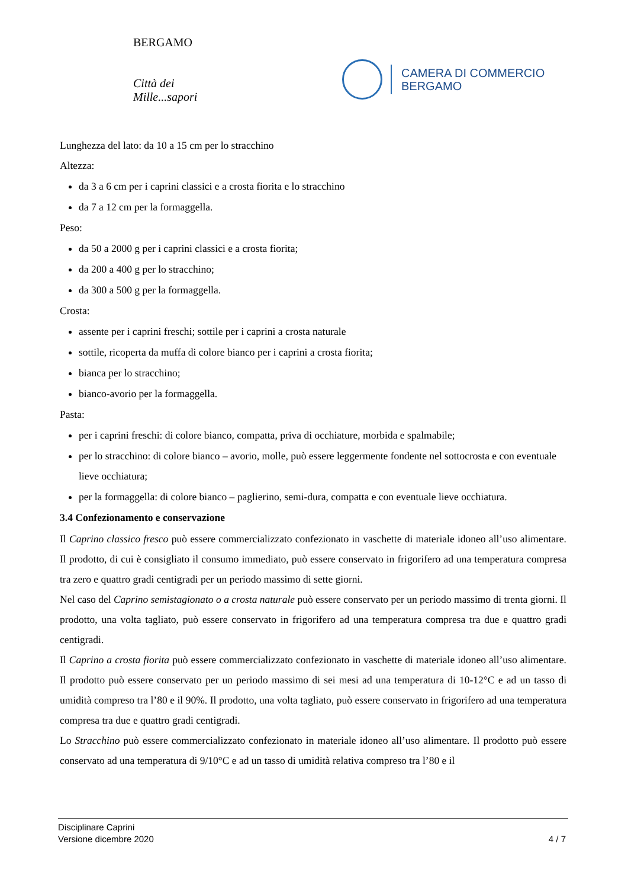BERGAMO
Città dei Mille...sapori
CAMERA DI COMMERCIO
BERGAMO
Lunghezza del lato: da 10 a 15 cm per lo stracchino
Altezza:
da 3 a 6 cm per i caprini classici e a crosta fiorita e lo stracchino
da 7 a 12 cm per la formaggella.
Peso:
da 50 a 2000 g per i caprini classici e a crosta fiorita;
da 200 a 400 g per lo stracchino;
da 300 a 500 g per la formaggella.
Crosta:
assente per i caprini freschi; sottile per i caprini a crosta naturale
sottile, ricoperta da muffa di colore bianco per i caprini a crosta fiorita;
bianca per lo stracchino;
bianco-avorio per la formaggella.
Pasta:
per i caprini freschi: di colore bianco, compatta, priva di occhiature, morbida e spalmabile;
per lo stracchino: di colore bianco – avorio, molle, può essere leggermente fondente nel sottocrosta e con eventuale lieve occhiatura;
per la formaggella: di colore bianco – paglierino, semi-dura, compatta e con eventuale lieve occhiatura.
3.4 Confezionamento e conservazione
Il Caprino classico fresco può essere commercializzato confezionato in vaschette di materiale idoneo all’uso alimentare. Il prodotto, di cui è consigliato il consumo immediato, può essere conservato in frigorifero ad una temperatura compresa tra zero e quattro gradi centigradi per un periodo massimo di sette giorni.
Nel caso del Caprino semistagionato o a crosta naturale può essere conservato per un periodo massimo di trenta giorni. Il prodotto, una volta tagliato, può essere conservato in frigorifero ad una temperatura compresa tra due e quattro gradi centigradi.
Il Caprino a crosta fiorita può essere commercializzato confezionato in vaschette di materiale idoneo all’uso alimentare. Il prodotto può essere conservato per un periodo massimo di sei mesi ad una temperatura di 10-12°C e ad un tasso di umidità compreso tra l’80 e il 90%. Il prodotto, una volta tagliato, può essere conservato in frigorifero ad una temperatura compresa tra due e quattro gradi centigradi.
Lo Stracchino può essere commercializzato confezionato in materiale idoneo all’uso alimentare. Il prodotto può essere conservato ad una temperatura di 9/10°C e ad un tasso di umidità relativa compreso tra l’80 e il
Disciplinare Caprini
Versione dicembre 2020
4 / 7